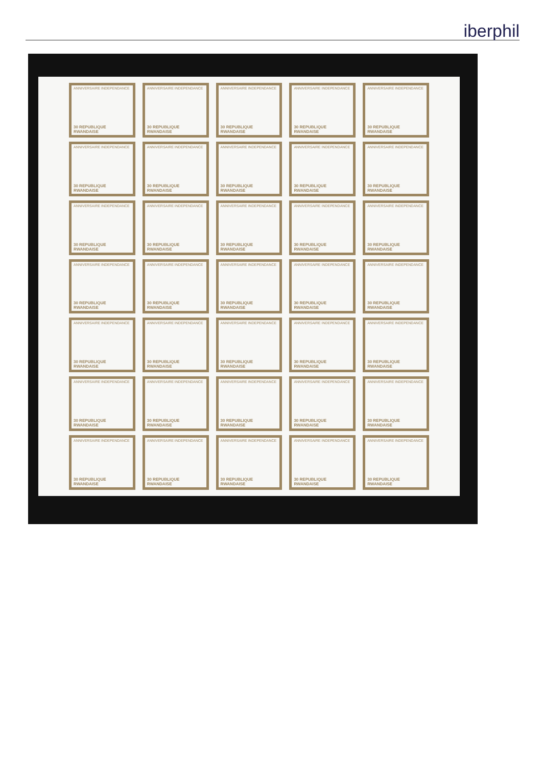iberphil
ANNIVERSAIRE INDEPENDANCE
30 REPUBLIQUE RWANDAISE
ANNIVERSAIRE INDEPENDANCE
30 REPUBLIQUE RWANDAISE
ANNIVERSAIRE INDEPENDANCE
30 REPUBLIQUE RWANDAISE
ANNIVERSAIRE INDEPENDANCE
30 REPUBLIQUE RWANDAISE
ANNIVERSAIRE INDEPENDANCE
30 REPUBLIQUE RWANDAISE
ANNIVERSAIRE INDEPENDANCE
30 REPUBLIQUE RWANDAISE
ANNIVERSAIRE INDEPENDANCE
30 REPUBLIQUE RWANDAISE
ANNIVERSAIRE INDEPENDANCE
30 REPUBLIQUE RWANDAISE
ANNIVERSAIRE INDEPENDANCE
30 REPUBLIQUE RWANDAISE
ANNIVERSAIRE INDEPENDANCE
30 REPUBLIQUE RWANDAISE
ANNIVERSAIRE INDEPENDANCE
30 REPUBLIQUE RWANDAISE
ANNIVERSAIRE INDEPENDANCE
30 REPUBLIQUE RWANDAISE
ANNIVERSAIRE INDEPENDANCE
30 REPUBLIQUE RWANDAISE
ANNIVERSAIRE INDEPENDANCE
30 REPUBLIQUE RWANDAISE
ANNIVERSAIRE INDEPENDANCE
30 REPUBLIQUE RWANDAISE
ANNIVERSAIRE INDEPENDANCE
30 REPUBLIQUE RWANDAISE
ANNIVERSAIRE INDEPENDANCE
30 REPUBLIQUE RWANDAISE
ANNIVERSAIRE INDEPENDANCE
30 REPUBLIQUE RWANDAISE
ANNIVERSAIRE INDEPENDANCE
30 REPUBLIQUE RWANDAISE
ANNIVERSAIRE INDEPENDANCE
30 REPUBLIQUE RWANDAISE
ANNIVERSAIRE INDEPENDANCE
30 REPUBLIQUE RWANDAISE
ANNIVERSAIRE INDEPENDANCE
30 REPUBLIQUE RWANDAISE
ANNIVERSAIRE INDEPENDANCE
30 REPUBLIQUE RWANDAISE
ANNIVERSAIRE INDEPENDANCE
30 REPUBLIQUE RWANDAISE
ANNIVERSAIRE INDEPENDANCE
30 REPUBLIQUE RWANDAISE
ANNIVERSAIRE INDEPENDANCE
30 REPUBLIQUE RWANDAISE
ANNIVERSAIRE INDEPENDANCE
30 REPUBLIQUE RWANDAISE
ANNIVERSAIRE INDEPENDANCE
30 REPUBLIQUE RWANDAISE
ANNIVERSAIRE INDEPENDANCE
30 REPUBLIQUE RWANDAISE
ANNIVERSAIRE INDEPENDANCE
30 REPUBLIQUE RWANDAISE
ANNIVERSAIRE INDEPENDANCE
30 REPUBLIQUE RWANDAISE
ANNIVERSAIRE INDEPENDANCE
30 REPUBLIQUE RWANDAISE
ANNIVERSAIRE INDEPENDANCE
30 REPUBLIQUE RWANDAISE
ANNIVERSAIRE INDEPENDANCE
30 REPUBLIQUE RWANDAISE
ANNIVERSAIRE INDEPENDANCE
30 REPUBLIQUE RWANDAISE